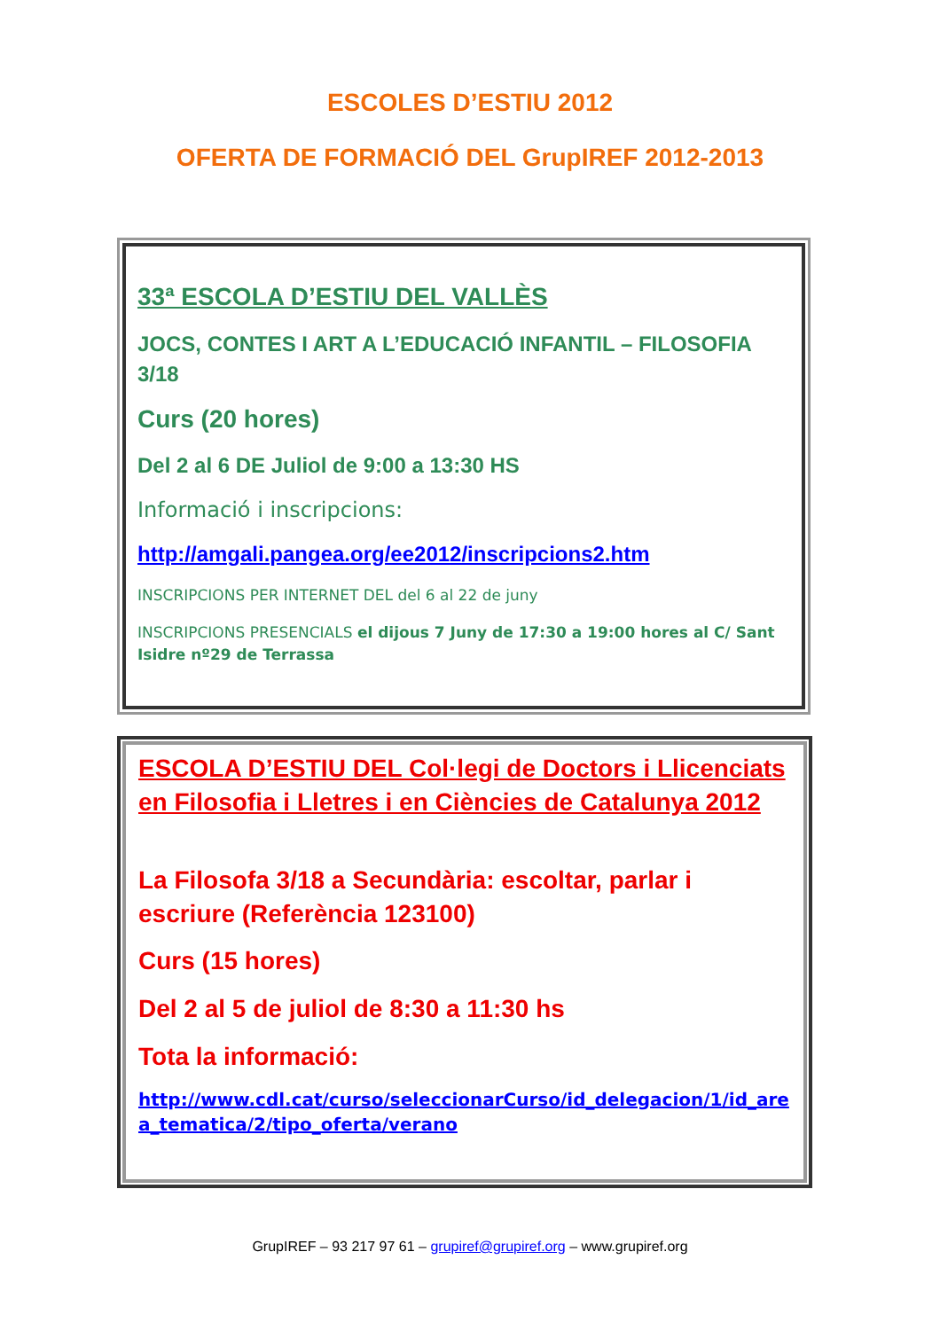ESCOLES D’ESTIU 2012
OFERTA DE FORMACIÓ DEL GrupIREF 2012-2013
33ª ESCOLA D’ESTIU DEL VALLÈS
JOCS, CONTES I ART A L’EDUCACIÓ INFANTIL – FILOSOFIA 3/18
Curs (20 hores)
Del 2 al 6 DE Juliol de 9:00 a 13:30 HS
Informació i inscripcions:
http://amgali.pangea.org/ee2012/inscripcions2.htm
INSCRIPCIONS PER INTERNET DEL del 6 al 22 de juny
INSCRIPCIONS PRESENCIALS el dijous 7 Juny de 17:30 a 19:00 hores al C/ Sant Isidre nº29 de Terrassa
ESCOLA D’ESTIU DEL Col·legi de Doctors i Llicenciats en Filosofia i Lletres i en Ciències de Catalunya 2012
La Filosofa 3/18 a Secundària: escoltar, parlar i escriure (Referència 123100)
Curs (15 hores)
Del 2 al 5 de juliol de 8:30 a 11:30 hs
Tota la informació:
http://www.cdl.cat/curso/seleccionarCurso/id_delegacion/1/id_area_tematica/2/tipo_oferta/verano
GrupIREF – 93 217 97 61 – grupiref@grupiref.org – www.grupiref.org